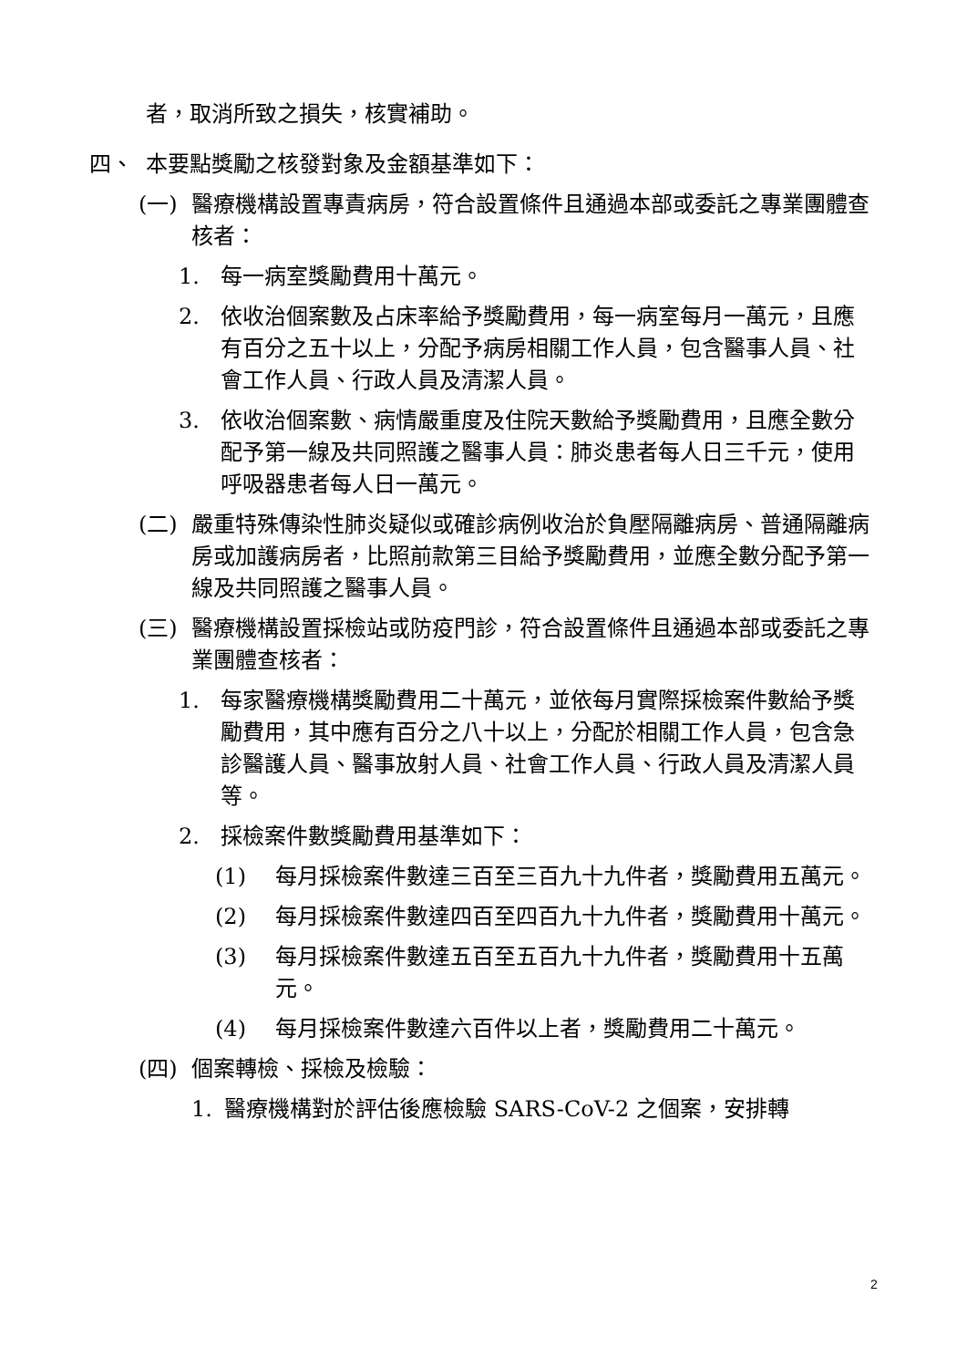者，取消所致之損失，核實補助。
四、 本要點獎勵之核發對象及金額基準如下：
(一) 醫療機構設置專責病房，符合設置條件且通過本部或委託之專業團體查核者：
1. 每一病室獎勵費用十萬元。
2. 依收治個案數及占床率給予獎勵費用，每一病室每月一萬元，且應有百分之五十以上，分配予病房相關工作人員，包含醫事人員、社會工作人員、行政人員及清潔人員。
3. 依收治個案數、病情嚴重度及住院天數給予獎勵費用，且應全數分配予第一線及共同照護之醫事人員：肺炎患者每人日三千元，使用呼吸器患者每人日一萬元。
(二) 嚴重特殊傳染性肺炎疑似或確診病例收治於負壓隔離病房、普通隔離病房或加護病房者，比照前款第三目給予獎勵費用，並應全數分配予第一線及共同照護之醫事人員。
(三) 醫療機構設置採檢站或防疫門診，符合設置條件且通過本部或委託之專業團體查核者：
1. 每家醫療機構獎勵費用二十萬元，並依每月實際採檢案件數給予獎勵費用，其中應有百分之八十以上，分配於相關工作人員，包含急診醫護人員、醫事放射人員、社會工作人員、行政人員及清潔人員等。
2. 採檢案件數獎勵費用基準如下：
(1) 每月採檢案件數達三百至三百九十九件者，獎勵費用五萬元。
(2) 每月採檢案件數達四百至四百九十九件者，獎勵費用十萬元。
(3) 每月採檢案件數達五百至五百九十九件者，獎勵費用十五萬元。
(4) 每月採檢案件數達六百件以上者，獎勵費用二十萬元。
(四) 個案轉檢、採檢及檢驗：
1. 醫療機構對於評估後應檢驗 SARS-CoV-2 之個案，安排轉
2